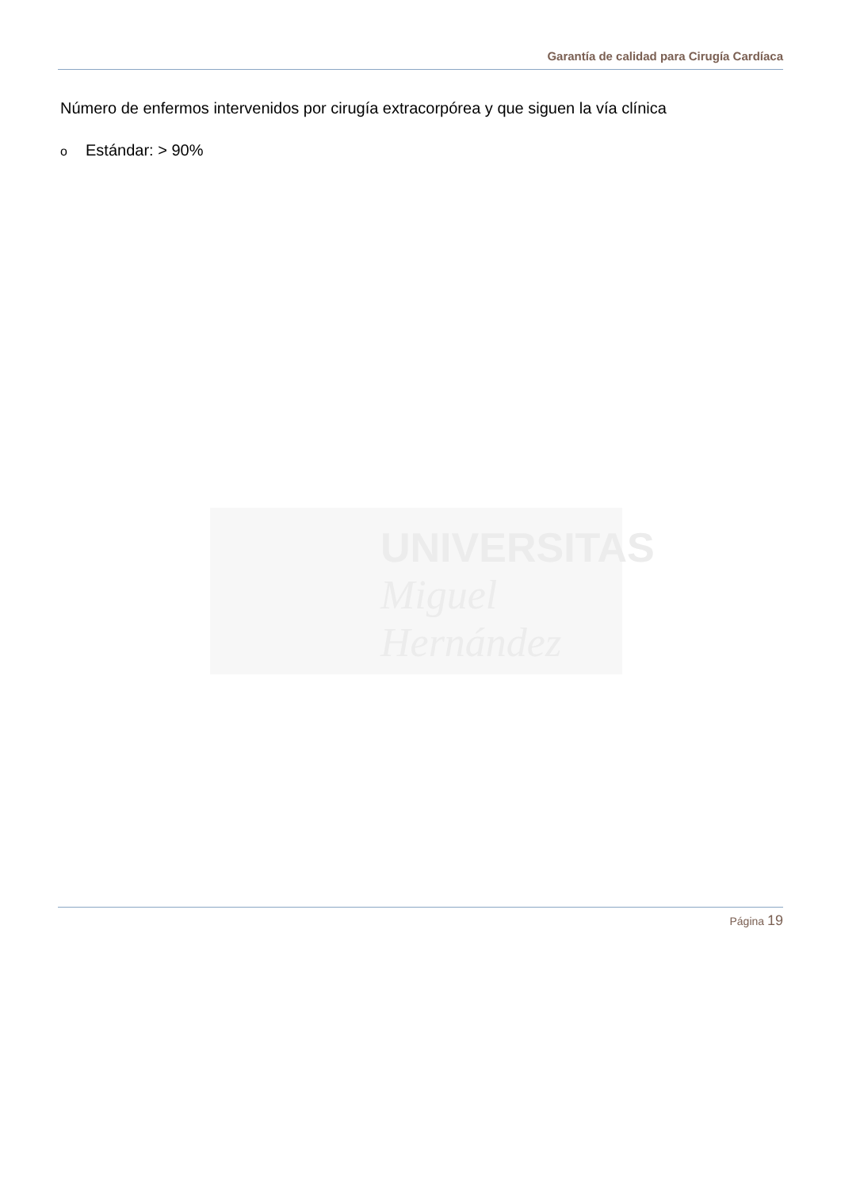Garantía de calidad para Cirugía Cardíaca
Número de enfermos intervenidos por cirugía extracorpórea y que siguen la vía clínica
o Estándar: > 90%
UNIVERSITAS
Miguel
Hernández
Página 19